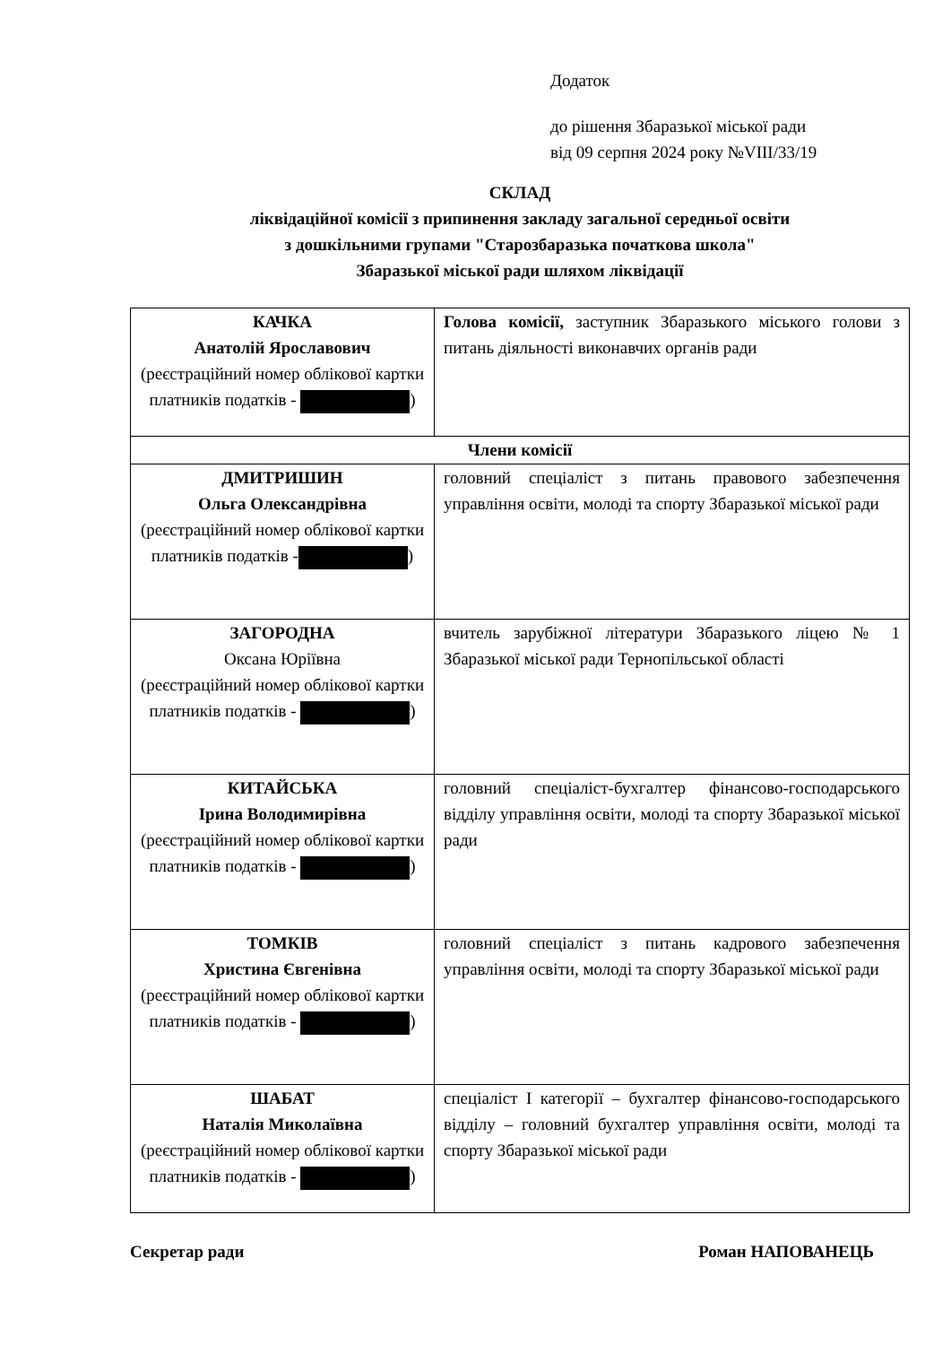Додаток
до рішення Збаразької міської ради
від 09 серпня 2024 року №VIII/33/19
СКЛАД
ліквідаційної комісії з припинення закладу загальної середньої освіти
з дошкільними групами "Старозбаразька початкова школа"
Збаразької міської ради шляхом ліквідації
| КАЧКА Анатолій Ярославович (реєстраційний номер облікової картки платників податків - ) | Голова комісії, заступник Збаразького міського голови з питань діяльності виконавчих органів ради |
| Члени комісії | |
| ДМИТРИШИН Ольга Олександрівна (реєстраційний номер облікової картки платників податків - ) | головний спеціаліст з питань правового забезпечення управління освіти, молоді та спорту Збаразької міської ради |
| ЗАГОРОДНА Оксана Юріївна (реєстраційний номер облікової картки платників податків - ) | вчитель зарубіжної літератури Збаразького ліцею № 1 Збаразької міської ради Тернопільської області |
| КИТАЙСЬКА Ірина Володимирівна (реєстраційний номер облікової картки платників податків - ) | головний спеціаліст-бухгалтер фінансово-господарського відділу управління освіти, молоді та спорту Збаразької міської ради |
| ТОМКІВ Христина Євгенівна (реєстраційний номер облікової картки платників податків - ) | головний спеціаліст з питань кадрового забезпечення управління освіти, молоді та спорту Збаразької міської ради |
| ШАБАТ Наталія Миколаївна (реєстраційний номер облікової картки платників податків - ) | спеціаліст І категорії – бухгалтер фінансово-господарського відділу – головний бухгалтер управління освіти, молоді та спорту Збаразької міської ради |
Секретар ради Роман НАПОВАНЕЦЬ